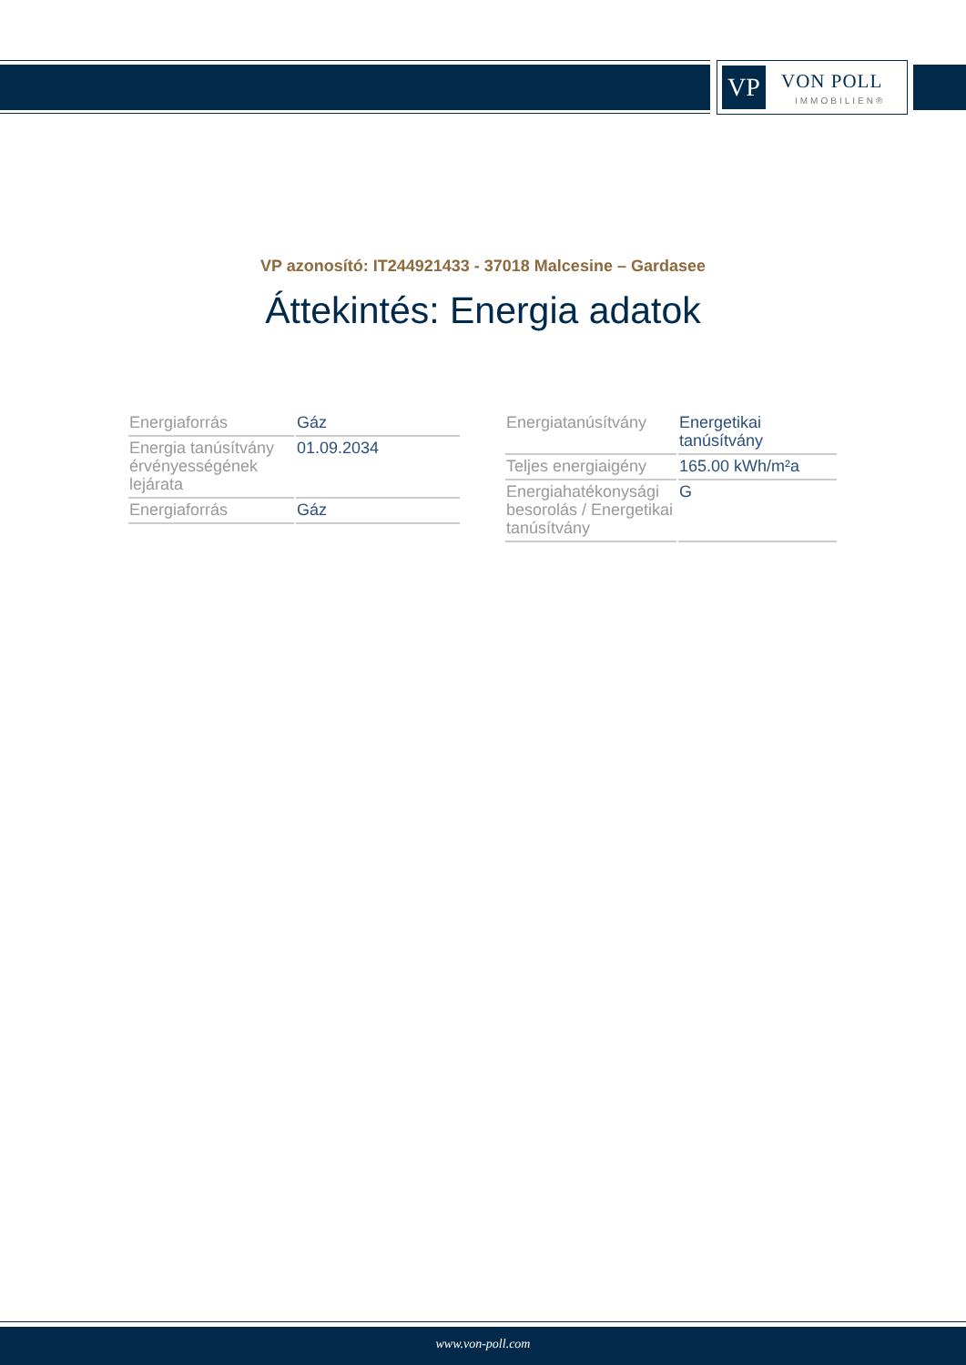VP VON POLL
IMMOBILIEN®
VP azonosító: IT244921433 - 37018 Malcesine – Gardasee
Áttekintés: Energia adatok
| Energiaforrás | Gáz |
| Energia tanúsítvány érvényességének lejárata | 01.09.2034 |
| Energiaforrás | Gáz |
| Energiatanúsítvány | Energetikai tanúsítvány |
| Teljes energiaigény | 165.00 kWh/m²a |
| Energiahatékonysági besorolás / Energetikai tanúsítvány | G |
www.von-poll.com